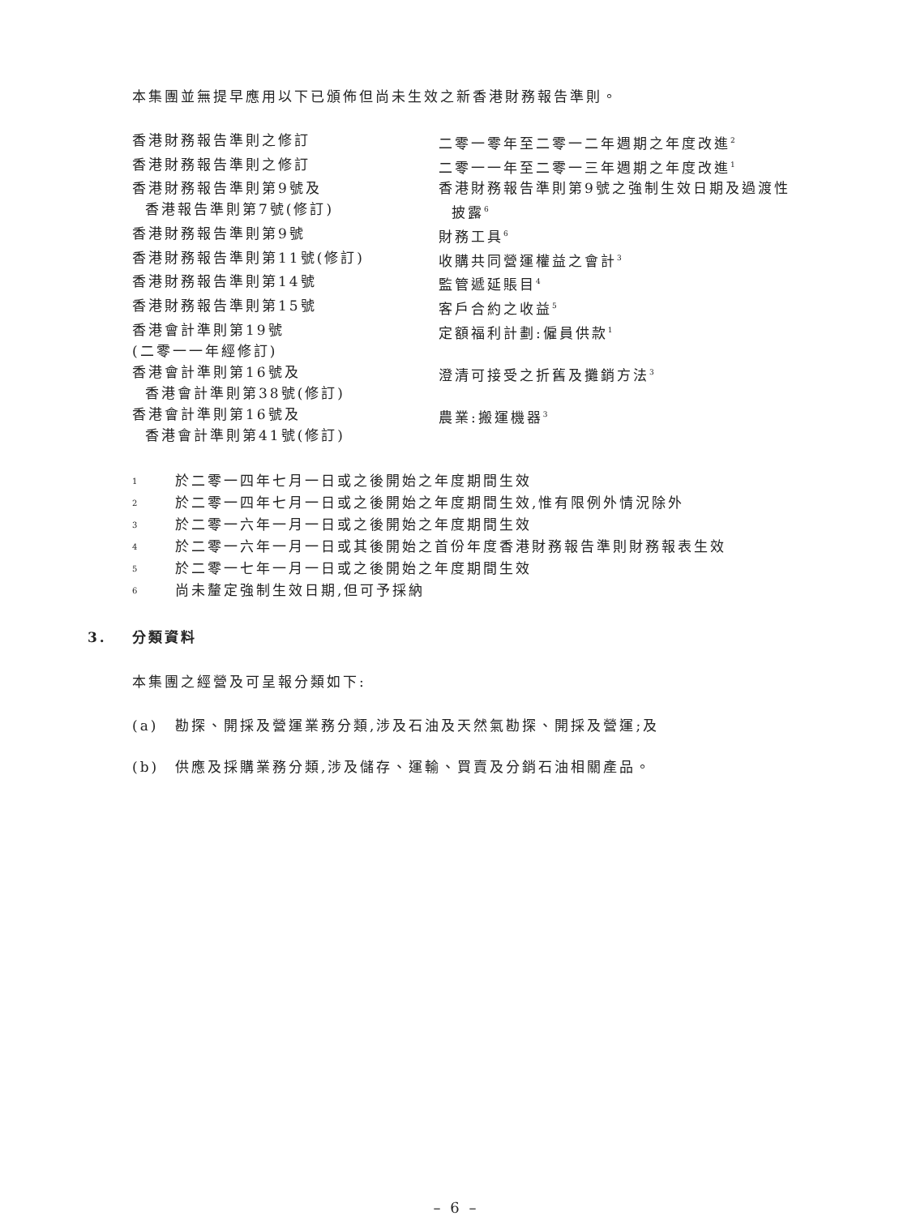本集團並無提早應用以下已頒佈但尚未生效之新香港財務報告準則。
| 香港財務報告準則之修訂 | 二零一零年至二零一二年週期之年度改進<sup>2</sup> |
| 香港財務報告準則之修訂 | 二零一一年至二零一三年週期之年度改進<sup>1</sup> |
| 香港財務報告準則第9號及 香港報告準則第7號(修訂) | 香港財務報告準則第9號之強制生效日期及過渡性 披露<sup>6</sup> |
| 香港財務報告準則第9號 | 財務工具<sup>6</sup> |
| 香港財務報告準則第11號(修訂) | 收購共同營運權益之會計<sup>3</sup> |
| 香港財務報告準則第14號 | 監管遞延賬目<sup>4</sup> |
| 香港財務報告準則第15號 | 客戶合約之收益<sup>5</sup> |
| 香港會計準則第19號 (二零一一年經修訂) | 定額福利計劃:僱員供款<sup>1</sup> |
| 香港會計準則第16號及 香港會計準則第38號(修訂) | 澄清可接受之折舊及攤銷方法<sup>3</sup> |
| 香港會計準則第16號及 香港會計準則第41號(修訂) | 農業:搬運機器<sup>3</sup> |
| 1 | 於二零一四年七月一日或之後開始之年度期間生效 |
| 2 | 於二零一四年七月一日或之後開始之年度期間生效,惟有限例外情況除外 |
| 3 | 於二零一六年一月一日或之後開始之年度期間生效 |
| 4 | 於二零一六年一月一日或其後開始之首份年度香港財務報告準則財務報表生效 |
| 5 | 於二零一七年一月一日或之後開始之年度期間生效 |
| 6 | 尚未釐定強制生效日期,但可予採納 |
3. 分類資料
本集團之經營及可呈報分類如下:
| (a) | 勘探、開採及營運業務分類,涉及石油及天然氣勘探、開採及營運;及 |
| (b) | 供應及採購業務分類,涉及儲存、運輸、買賣及分銷石油相關產品。 |
– 6 –